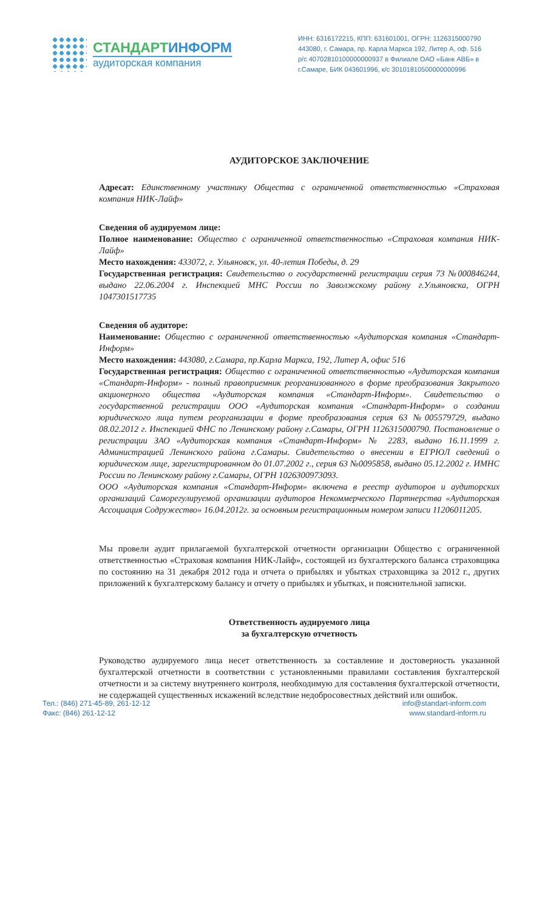СТАНДАРТИНФОРМ
аудиторская компания
ИНН: 6316172215, КПП: 631601001, ОГРН: 1126315000790
443080, г. Самара, пр. Карла Маркса 192, Литер А, оф. 516
р/с 40702810100000000937 в Филиале ОАО «Банк АВБ» в г.Самаре, БИК 043601996, к/с 30101810500000000996
АУДИТОРСКОЕ ЗАКЛЮЧЕНИЕ
Адресат: Единственному участнику Общества с ограниченной ответственностью «Страховая компания НИК-Лайф»
Сведения об аудируемом лице:
Полное наименование: Общество с ограниченной ответственностью «Страховая компания НИК-Лайф»
Место нахождения: 433072, г. Ульяновск, ул. 40-летия Победы, д. 29
Государственная регистрация: Свидетельство о государственнй регистрации серия 73 №000846244, выдано 22.06.2004 г. Инспекцией МНС России по Заволжскому району г.Ульяновска, ОГРН 1047301517735
Сведения об аудиторе:
Наименование: Общество с ограниченной ответственностью «Аудиторская компания «Стандарт-Информ»
Место нахождения: 443080, г.Самара, пр.Карла Маркса, 192, Литер А, офис 516
Государственная регистрация: Общество с ограниченной ответственностью «Аудиторская компания «Стандарт-Информ» - полный правоприемник реорганизованного в форме преобразования Закрытого акционерного общества «Аудиторская компания «Стандарт-Информ». Свидетельство о государственной регистрации ООО «Аудиторская компания «Стандарт-Информ» о создании юридического лица путем реорганизации в форме преобразования серия 63 №005579729, выдано 08.02.2012 г. Инспекцией ФНС по Ленинскому району г.Самары, ОГРН 1126315000790. Постановление о регистрации ЗАО «Аудиторская компания «Стандарт-Информ» № 2283, выдано 16.11.1999 г. Администрацией Ленинского района г.Самары. Свидетельство о внесении в ЕГРЮЛ сведений о юридическом лице, зарегистрированном до 01.07.2002 г., серия 63 №0095858, выдано 05.12.2002 г. ИМНС России по Ленинскому району г.Самары, ОГРН 1026300973093.
ООО «Аудиторская компания «Стандарт-Информ» включена в реестр аудиторов и аудиторских организаций Саморегулируемой организации аудиторов Некоммерческого Партнерства «Аудиторская Ассоциация Содружество» 16.04.2012г. за основным регистрационным номером записи 11206011205.
Мы провели аудит прилагаемой бухгалтерской отчетности организации Общество с ограниченной ответственностью «Страховая компания НИК-Лайф», состоящей из бухгалтерского баланса страховщика по состоянию на 31 декабря 2012 года и отчета о прибылях и убытках страховщика за 2012 г., других приложений к бухгалтерскому балансу и отчету о прибылях и убытках, и пояснительной записки.
Ответственность аудируемого лица
за бухгалтерскую отчетность
Руководство аудируемого лица несет ответственность за составление и достоверность указанной бухгалтерской отчетности в соответствии с установленными правилами составления бухгалтерской отчетности и за систему внутреннего контроля, необходимую для составления бухгалтерской отчетности, не содержащей существенных искажений вследствие недобросовестных действий или ошибок.
Тел.: (846) 271-45-89, 261-12-12
Факс: (846) 261-12-12
info@standart-inform.com
www.standard-inform.ru